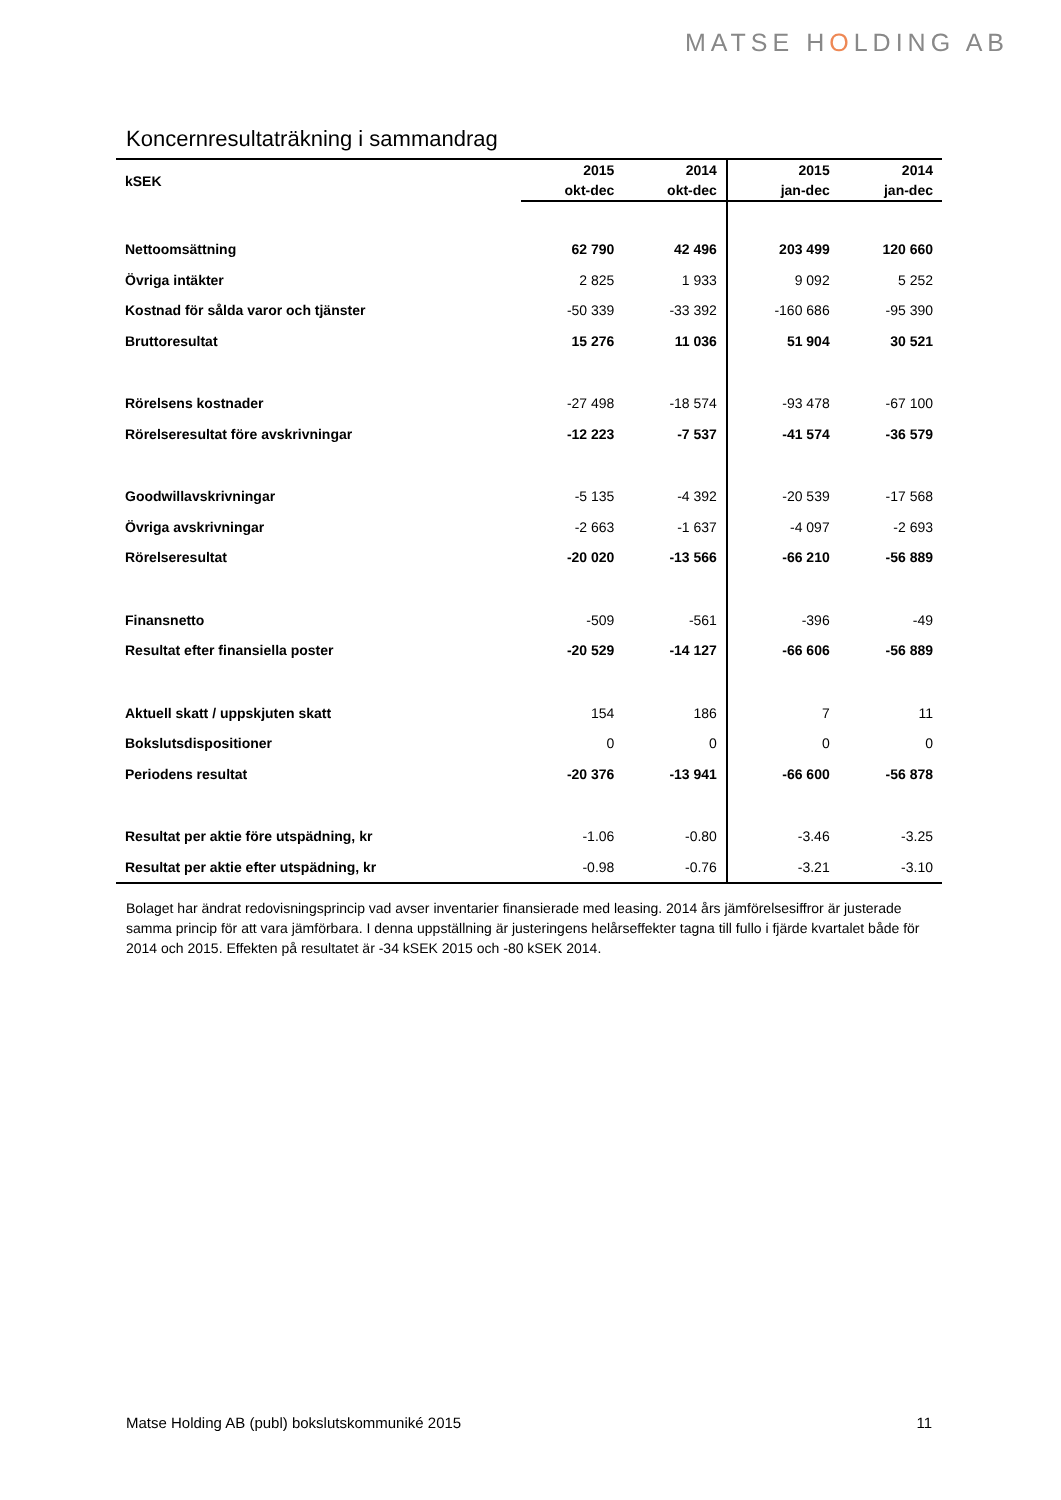MATSE HOLDING AB
Koncernresultaträkning i sammandrag
| kSEK | 2015 | 2014 | 2015 | 2014 |
| --- | --- | --- | --- | --- |
| | okt-dec | okt-dec | jan-dec | jan-dec |
| Nettoomsättning | 62 790 | 42 496 | 203 499 | 120 660 |
| Övriga intäkter | 2 825 | 1 933 | 9 092 | 5 252 |
| Kostnad för sålda varor och tjänster | -50 339 | -33 392 | -160 686 | -95 390 |
| Bruttoresultat | 15 276 | 11 036 | 51 904 | 30 521 |
| Rörelsens kostnader | -27 498 | -18 574 | -93 478 | -67 100 |
| Rörelseresultat före avskrivningar | -12 223 | -7 537 | -41 574 | -36 579 |
| Goodwillavskrivningar | -5 135 | -4 392 | -20 539 | -17 568 |
| Övriga avskrivningar | -2 663 | -1 637 | -4 097 | -2 693 |
| Rörelseresultat | -20 020 | -13 566 | -66 210 | -56 889 |
| Finansnetto | -509 | -561 | -396 | -49 |
| Resultat efter finansiella poster | -20 529 | -14 127 | -66 606 | -56 889 |
| Aktuell skatt / uppskjuten skatt | 154 | 186 | 7 | 11 |
| Bokslutsdispositioner | 0 | 0 | 0 | 0 |
| Periodens resultat | -20 376 | -13 941 | -66 600 | -56 878 |
| Resultat per aktie före utspädning, kr | -1.06 | -0.80 | -3.46 | -3.25 |
| Resultat per aktie efter utspädning, kr | -0.98 | -0.76 | -3.21 | -3.10 |
Bolaget har ändrat redovisningsprincip vad avser inventarier finansierade med leasing. 2014 års jämförelsesiffror är justerade samma princip för att vara jämförbara. I denna uppställning är justeringens helårseffekter tagna till fullo i fjärde kvartalet både för 2014 och 2015. Effekten på resultatet är -34 kSEK 2015 och -80 kSEK 2014.
Matse Holding AB (publ) bokslutskommuniké 2015 11